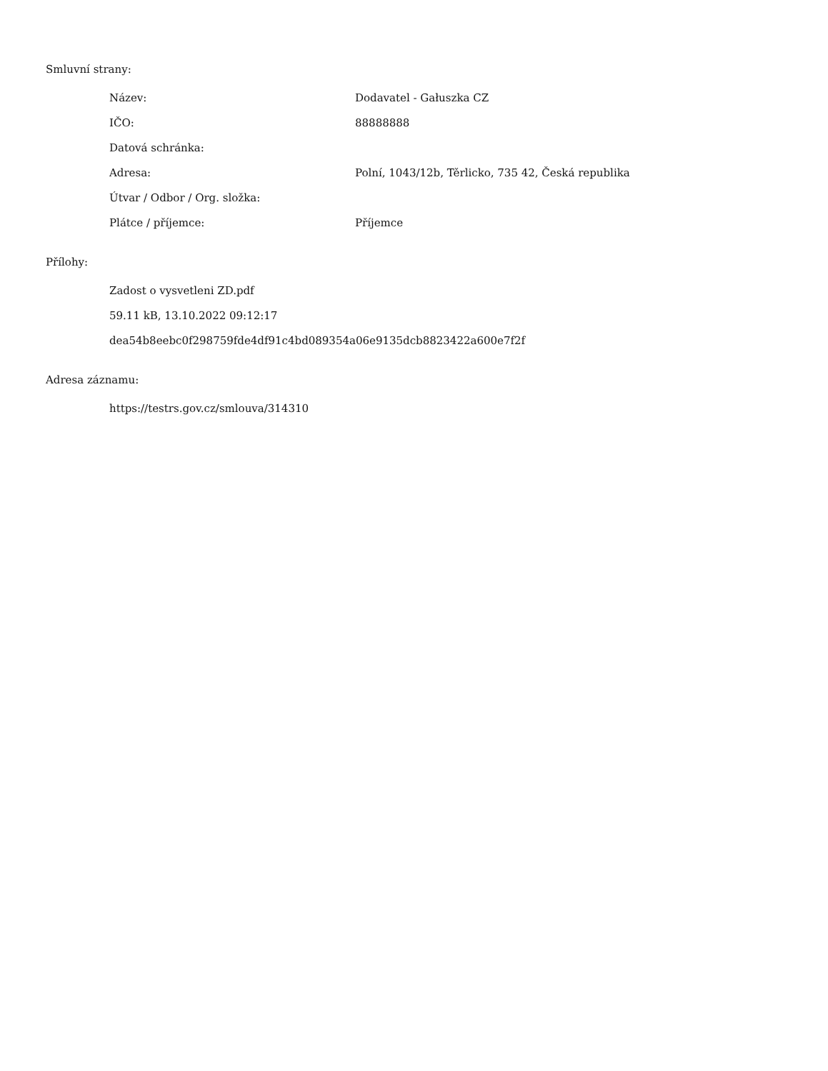Smluvní strany:
| Název: | Dodavatel - Gałuszka CZ |
| IČO: | 88888888 |
| Datová schránka: | |
| Adresa: | Polní, 1043/12b, Těrlicko, 735 42, Česká republika |
| Útvar / Odbor / Org. složka: | |
| Plátce / příjemce: | Příjemce |
Přílohy:
Zadost o vysvetleni ZD.pdf
59.11 kB, 13.10.2022 09:12:17
dea54b8eebc0f298759fde4df91c4bd089354a06e9135dcb8823422a600e7f2f
Adresa záznamu:
https://testrs.gov.cz/smlouva/314310